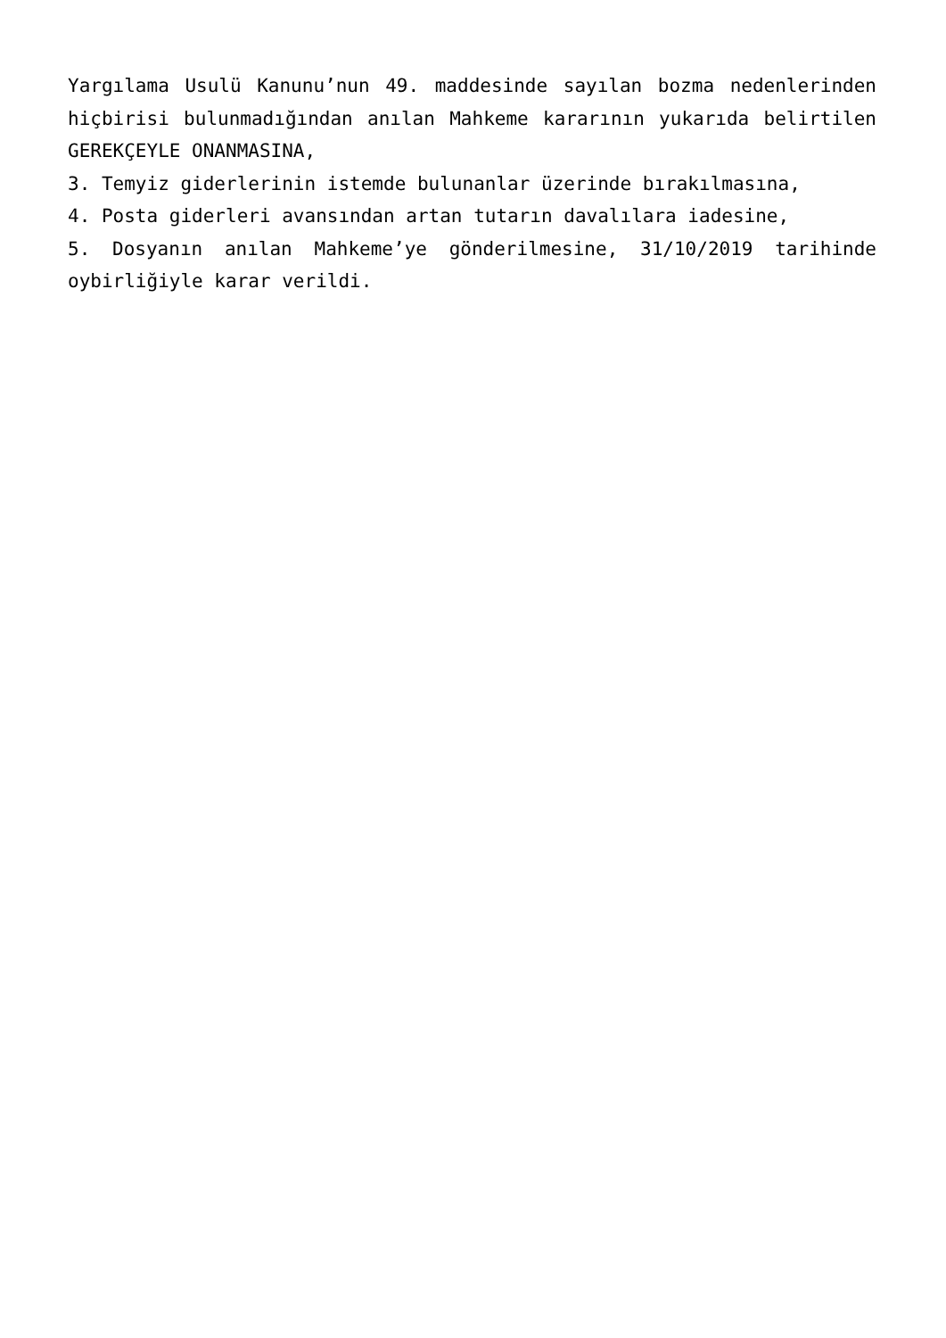Yargılama Usulü Kanunu’nun 49. maddesinde sayılan bozma nedenlerinden hiçbirisi bulunmadığından anılan Mahkeme kararının yukarıda belirtilen GEREKÇEYLE ONANMASINA,
3. Temyiz giderlerinin istemde bulunanlar üzerinde bırakılmasına,
4. Posta giderleri avansından artan tutarın davalılara iadesine,
5. Dosyanın anılan Mahkeme’ye gönderilmesine, 31/10/2019 tarihinde oybirliğiyle karar verildi.